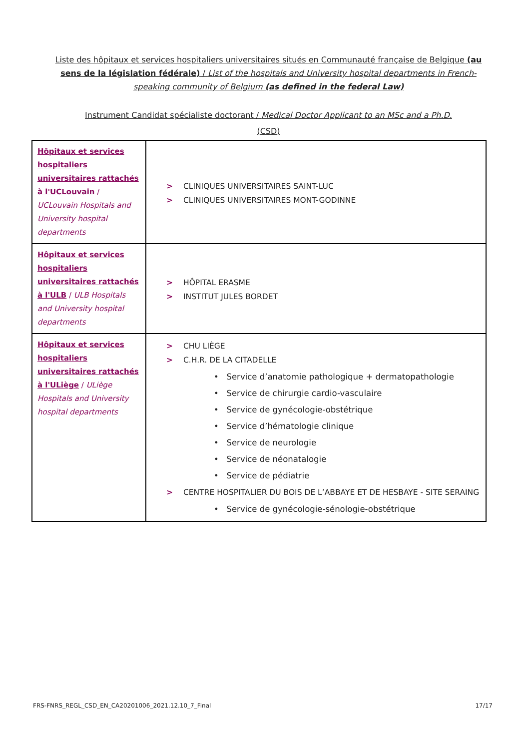Liste des hôpitaux et services hospitaliers universitaires situés en Communauté française de Belgique (au sens de la législation fédérale) / List of the hospitals and University hospital departments in French-speaking community of Belgium (as defined in the federal Law)
Instrument Candidat spécialiste doctorant / Medical Doctor Applicant to an MSc and a Ph.D.
(CSD)
| Hôpitaux et services hospitaliers universitaires rattachés à l'UCLouvain / UCLouvain Hospitals and University hospital departments | > CLINIQUES UNIVERSITAIRES SAINT-LUC > CLINIQUES UNIVERSITAIRES MONT-GODINNE |
| Hôpitaux et services hospitaliers universitaires rattachés à l'ULB / ULB Hospitals and University hospital departments | > HÔPITAL ERASME > INSTITUT JULES BORDET |
| Hôpitaux et services hospitaliers universitaires rattachés à l'ULiège / ULiège Hospitals and University hospital departments | > CHU LIÈGE > C.H.R. DE LA CITADELLE • Service d’anatomie pathologique + dermatopathologie • Service de chirurgie cardio-vasculaire • Service de gynécologie-obstétrique • Service d’hématologie clinique • Service de neurologie • Service de néonatalogie • Service de pédiatrie > CENTRE HOSPITALIER DU BOIS DE L’ABBAYE ET DE HESBAYE - SITE SERAING • Service de gynécologie-sénologie-obstétrique |
FRS-FNRS_REGL_CSD_EN_CA20201006_2021.12.10_7_Final 17/17